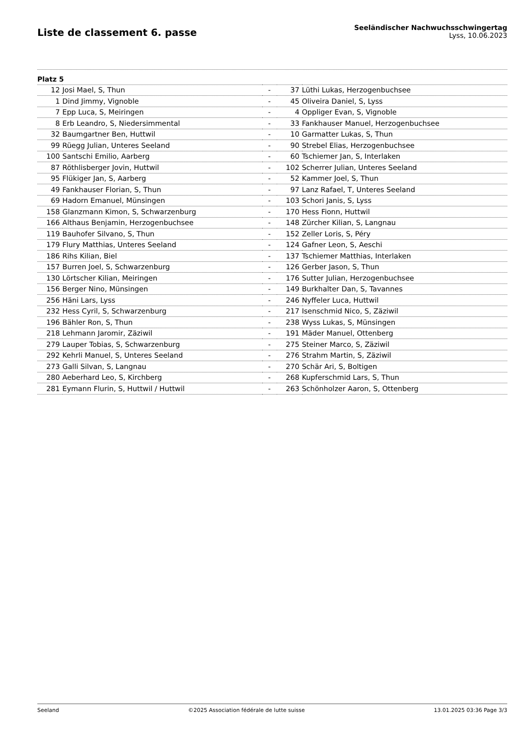Liste de classement 6. passe
Seeländischer Nachwuchsschwingertag
Lyss, 10.06.2023
| Platz 5 | | | | |
| 12 | Josi Mael, S, Thun | - | 37 | Lüthi Lukas, Herzogenbuchsee |
| 1 | Dind Jimmy, Vignoble | - | 45 | Oliveira Daniel, S, Lyss |
| 7 | Epp Luca, S, Meiringen | - | 4 | Oppliger Evan, S, Vignoble |
| 8 | Erb Leandro, S, Niedersimmental | - | 33 | Fankhauser Manuel, Herzogenbuchsee |
| 32 | Baumgartner Ben, Huttwil | - | 10 | Garmatter Lukas, S, Thun |
| 99 | Rüegg Julian, Unteres Seeland | - | 90 | Strebel Elias, Herzogenbuchsee |
| 100 | Santschi Emilio, Aarberg | - | 60 | Tschiemer Jan, S, Interlaken |
| 87 | Röthlisberger Jovin, Huttwil | - | 102 | Scherrer Julian, Unteres Seeland |
| 95 | Flükiger Jan, S, Aarberg | - | 52 | Kammer Joel, S, Thun |
| 49 | Fankhauser Florian, S, Thun | - | 97 | Lanz Rafael, T, Unteres Seeland |
| 69 | Hadorn Emanuel, Münsingen | - | 103 | Schori Janis, S, Lyss |
| 158 | Glanzmann Kimon, S, Schwarzenburg | - | 170 | Hess Fionn, Huttwil |
| 166 | Althaus Benjamin, Herzogenbuchsee | - | 148 | Zürcher Kilian, S, Langnau |
| 119 | Bauhofer Silvano, S, Thun | - | 152 | Zeller Loris, S, Péry |
| 179 | Flury Matthias, Unteres Seeland | - | 124 | Gafner Leon, S, Aeschi |
| 186 | Rihs Kilian, Biel | - | 137 | Tschiemer Matthias, Interlaken |
| 157 | Burren Joel, S, Schwarzenburg | - | 126 | Gerber Jason, S, Thun |
| 130 | Lörtscher Kilian, Meiringen | - | 176 | Sutter Julian, Herzogenbuchsee |
| 156 | Berger Nino, Münsingen | - | 149 | Burkhalter Dan, S, Tavannes |
| 256 | Häni Lars, Lyss | - | 246 | Nyffeler Luca, Huttwil |
| 232 | Hess Cyril, S, Schwarzenburg | - | 217 | Isenschmid Nico, S, Zäziwil |
| 196 | Bähler Ron, S, Thun | - | 238 | Wyss Lukas, S, Münsingen |
| 218 | Lehmann Jaromir, Zäziwil | - | 191 | Mäder Manuel, Ottenberg |
| 279 | Lauper Tobias, S, Schwarzenburg | - | 275 | Steiner Marco, S, Zäziwil |
| 292 | Kehrli Manuel, S, Unteres Seeland | - | 276 | Strahm Martin, S, Zäziwil |
| 273 | Galli Silvan, S, Langnau | - | 270 | Schär Ari, S, Boltigen |
| 280 | Aeberhard Leo, S, Kirchberg | - | 268 | Kupferschmid Lars, S, Thun |
| 281 | Eymann Flurin, S, Huttwil / Huttwil | - | 263 | Schönholzer Aaron, S, Ottenberg |
Seeland ©2025 Association fédérale de lutte suisse 13.01.2025 03:36 Page 3/3